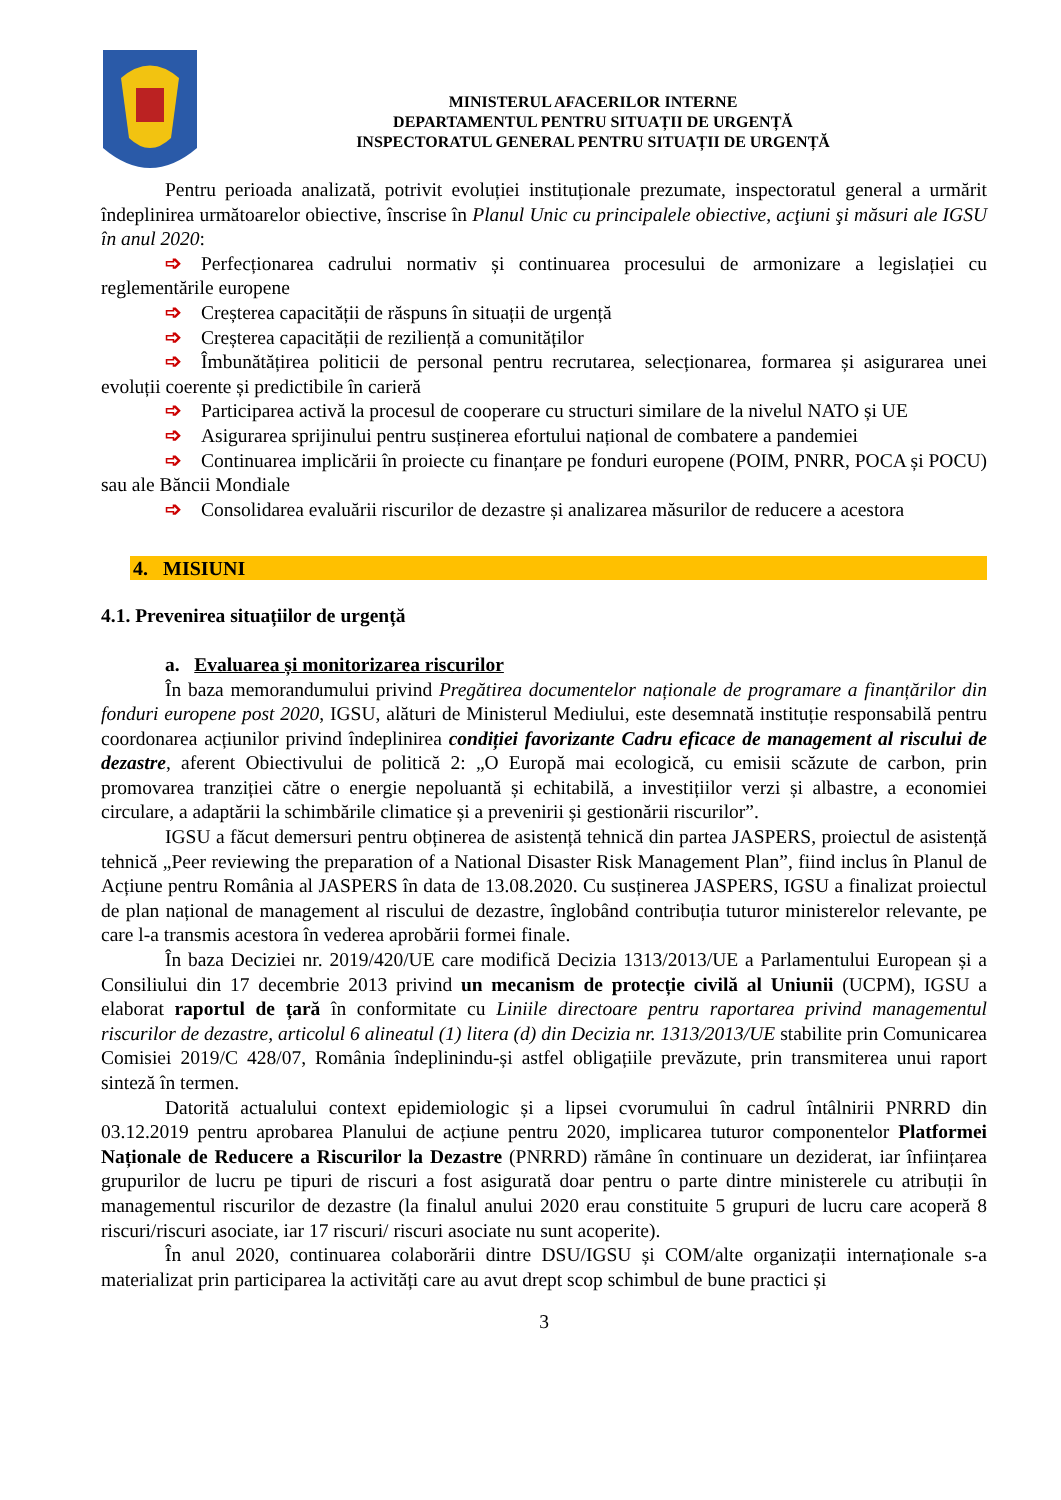MINISTERUL AFACERILOR INTERNE
DEPARTAMENTUL PENTRU SITUAȚII DE URGENȚĂ
INSPECTORATUL GENERAL PENTRU SITUAȚII DE URGENȚĂ
Pentru perioada analizată, potrivit evoluției instituționale prezumate, inspectoratul general a urmărit îndeplinirea următoarelor obiective, înscrise în Planul Unic cu principalele obiective, acţiuni şi măsuri ale IGSU în anul 2020:
➩ Perfecționarea cadrului normativ și continuarea procesului de armonizare a legislației cu reglementările europene
➩ Creșterea capacității de răspuns în situații de urgență
➩ Creșterea capacității de reziliență a comunităților
➩ Îmbunătățirea politicii de personal pentru recrutarea, selecționarea, formarea și asigurarea unei evoluții coerente și predictibile în carieră
➩ Participarea activă la procesul de cooperare cu structuri similare de la nivelul NATO și UE
➩ Asigurarea sprijinului pentru susținerea efortului național de combatere a pandemiei
➩ Continuarea implicării în proiecte cu finanțare pe fonduri europene (POIM, PNRR, POCA și POCU) sau ale Băncii Mondiale
➩ Consolidarea evaluării riscurilor de dezastre și analizarea măsurilor de reducere a acestora
4. MISIUNI
4.1. Prevenirea situațiilor de urgență
a. Evaluarea și monitorizarea riscurilor
În baza memorandumului privind Pregătirea documentelor naționale de programare a finanțărilor din fonduri europene post 2020, IGSU, alături de Ministerul Mediului, este desemnată instituție responsabilă pentru coordonarea acțiunilor privind îndeplinirea condiției favorizante Cadru eficace de management al riscului de dezastre, aferent Obiectivului de politică 2: „O Europă mai ecologică, cu emisii scăzute de carbon, prin promovarea tranziției către o energie nepoluantă și echitabilă, a investițiilor verzi și albastre, a economiei circulare, a adaptării la schimbările climatice și a prevenirii și gestionării riscurilor”.
IGSU a făcut demersuri pentru obținerea de asistență tehnică din partea JASPERS, proiectul de asistență tehnică „Peer reviewing the preparation of a National Disaster Risk Management Plan”, fiind inclus în Planul de Acțiune pentru România al JASPERS în data de 13.08.2020. Cu susținerea JASPERS, IGSU a finalizat proiectul de plan național de management al riscului de dezastre, înglobând contribuția tuturor ministerelor relevante, pe care l-a transmis acestora în vederea aprobării formei finale.
În baza Deciziei nr. 2019/420/UE care modifică Decizia 1313/2013/UE a Parlamentului European și a Consiliului din 17 decembrie 2013 privind un mecanism de protecție civilă al Uniunii (UCPM), IGSU a elaborat raportul de țară în conformitate cu Liniile directoare pentru raportarea privind managementul riscurilor de dezastre, articolul 6 alineatul (1) litera (d) din Decizia nr. 1313/2013/UE stabilite prin Comunicarea Comisiei 2019/C 428/07, România îndeplinindu-și astfel obligațiile prevăzute, prin transmiterea unui raport sinteză în termen.
Datorită actualului context epidemiologic și a lipsei cvorumului în cadrul întâlnirii PNRRD din 03.12.2019 pentru aprobarea Planului de acțiune pentru 2020, implicarea tuturor componentelor Platformei Naționale de Reducere a Riscurilor la Dezastre (PNRRD) rămâne în continuare un deziderat, iar înființarea grupurilor de lucru pe tipuri de riscuri a fost asigurată doar pentru o parte dintre ministerele cu atribuții în managementul riscurilor de dezastre (la finalul anului 2020 erau constituite 5 grupuri de lucru care acoperă 8 riscuri/riscuri asociate, iar 17 riscuri/ riscuri asociate nu sunt acoperite).
În anul 2020, continuarea colaborării dintre DSU/IGSU și COM/alte organizații internaționale s-a materializat prin participarea la activități care au avut drept scop schimbul de bune practici și
3